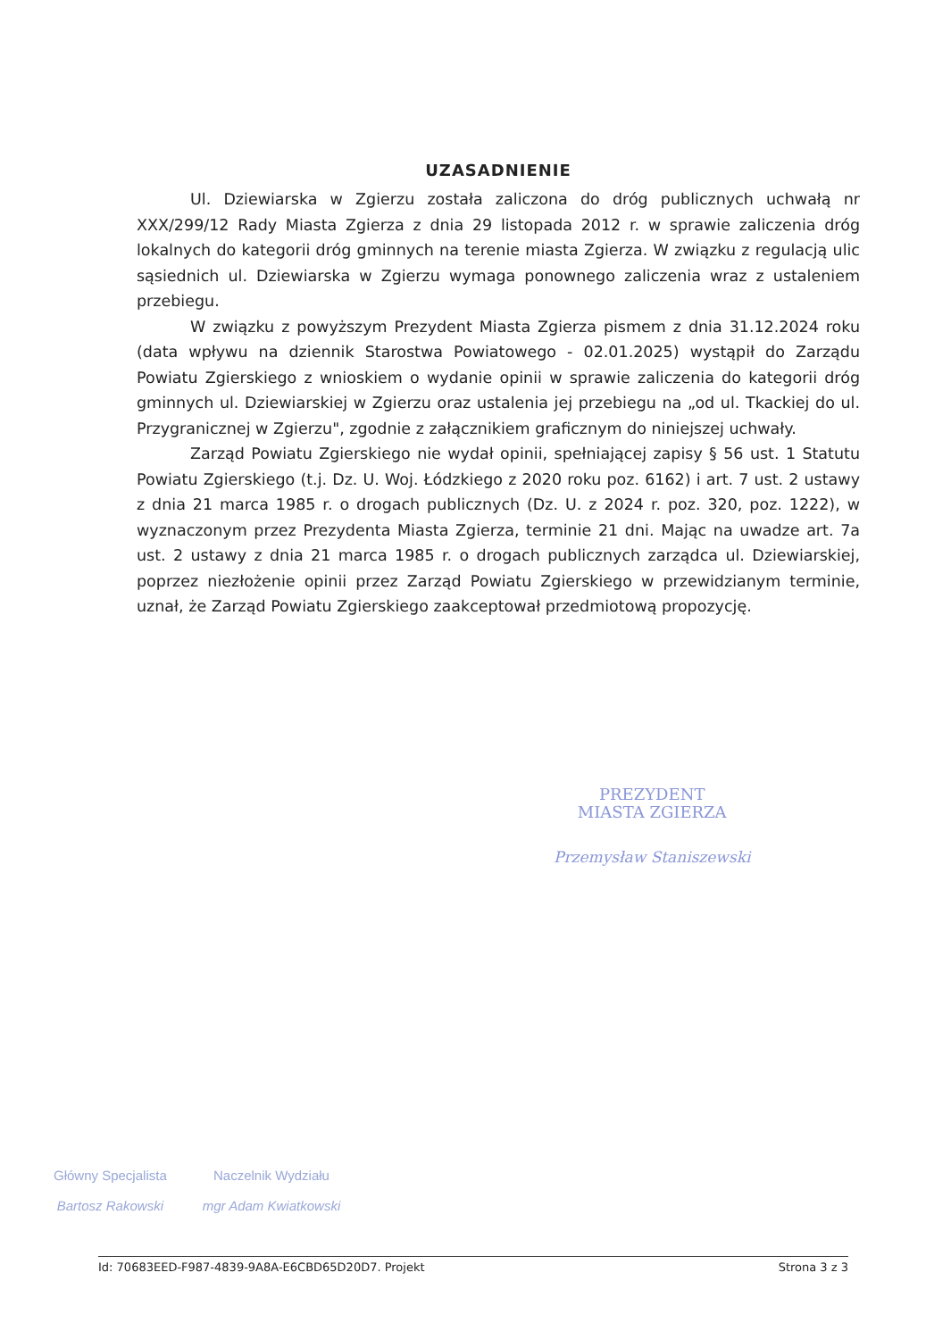UZASADNIENIE
Ul. Dziewiarska w Zgierzu została zaliczona do dróg publicznych uchwałą nr XXX/299/12 Rady Miasta Zgierza z dnia 29 listopada 2012 r. w sprawie zaliczenia dróg lokalnych do kategorii dróg gminnych na terenie miasta Zgierza. W związku z regulacją ulic sąsiednich ul. Dziewiarska w Zgierzu wymaga ponownego zaliczenia wraz z ustaleniem przebiegu.
W związku z powyższym Prezydent Miasta Zgierza pismem z dnia 31.12.2024 roku (data wpływu na dziennik Starostwa Powiatowego - 02.01.2025) wystąpił do Zarządu Powiatu Zgierskiego z wnioskiem o wydanie opinii w sprawie zaliczenia do kategorii dróg gminnych ul. Dziewiarskiej w Zgierzu oraz ustalenia jej przebiegu na „od ul. Tkackiej do ul. Przygranicznej w Zgierzu", zgodnie z załącznikiem graficznym do niniejszej uchwały.
Zarząd Powiatu Zgierskiego nie wydał opinii, spełniającej zapisy § 56 ust. 1 Statutu Powiatu Zgierskiego (t.j. Dz. U. Woj. Łódzkiego z 2020 roku poz. 6162) i art. 7 ust. 2 ustawy z dnia 21 marca 1985 r. o drogach publicznych (Dz. U. z 2024 r. poz. 320, poz. 1222), w wyznaczonym przez Prezydenta Miasta Zgierza, terminie 21 dni. Mając na uwadze art. 7a ust. 2 ustawy z dnia 21 marca 1985 r. o drogach publicznych zarządca ul. Dziewiarskiej, poprzez niezłożenie opinii przez Zarząd Powiatu Zgierskiego w przewidzianym terminie, uznał, że Zarząd Powiatu Zgierskiego zaakceptował przedmiotową propozycję.
PREZYDENT
MIASTA ZGIERZA
Przemysław Staniszewski
Główny Specjalista
Bartosz Rakowski
Naczelnik Wydziału
mgr Adam Kwiatkowski
Id: 70683EED-F987-4839-9A8A-E6CBD65D20D7. Projekt Strona 3 z 3